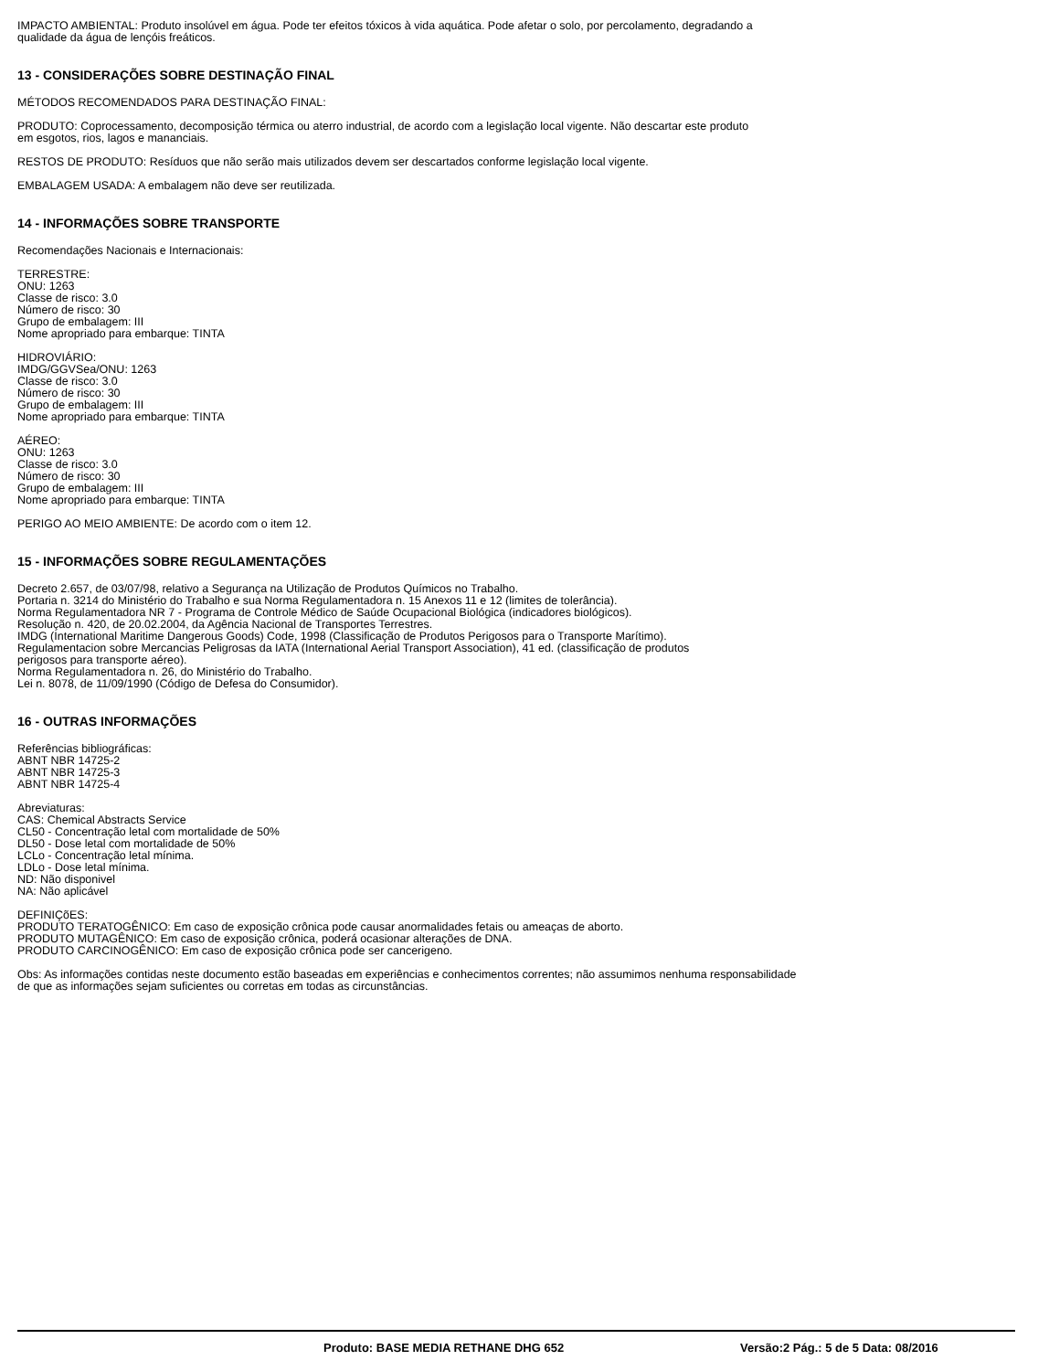IMPACTO AMBIENTAL: Produto insolúvel em água. Pode ter efeitos tóxicos à vida aquática. Pode afetar o solo, por percolamento, degradando a
qualidade da água de lençóis freáticos.
13 - CONSIDERAÇÕES SOBRE DESTINAÇÃO FINAL
MÉTODOS RECOMENDADOS PARA DESTINAÇÃO FINAL:
PRODUTO: Coprocessamento, decomposição térmica ou aterro industrial, de acordo com a legislação local vigente. Não descartar este produto
em esgotos, rios, lagos e mananciais.
RESTOS DE PRODUTO: Resíduos que não serão mais utilizados devem ser descartados conforme legislação local vigente.
EMBALAGEM USADA: A embalagem não deve ser reutilizada.
14 - INFORMAÇÕES SOBRE TRANSPORTE
Recomendações Nacionais e Internacionais:
TERRESTRE:
ONU: 1263
Classe de risco: 3.0
Número de risco: 30
Grupo de embalagem: III
Nome apropriado para embarque: TINTA
HIDROVIÁRIO:
IMDG/GGVSea/ONU: 1263
Classe de risco: 3.0
Número de risco: 30
Grupo de embalagem: III
Nome apropriado para embarque: TINTA
AÉREO:
ONU: 1263
Classe de risco: 3.0
Número de risco: 30
Grupo de embalagem: III
Nome apropriado para embarque: TINTA
PERIGO AO MEIO AMBIENTE: De acordo com o item 12.
15 - INFORMAÇÕES SOBRE REGULAMENTAÇÕES
Decreto 2.657, de 03/07/98, relativo a Segurança na Utilização de Produtos Químicos no Trabalho.
Portaria n. 3214 do Ministério do Trabalho e sua Norma Regulamentadora n. 15 Anexos 11 e 12 (limites de tolerância).
Norma Regulamentadora NR 7 - Programa de Controle Médico de Saúde Ocupacional Biológica (indicadores biológicos).
Resolução n. 420, de 20.02.2004, da Agência Nacional de Transportes Terrestres.
IMDG (International Maritime Dangerous Goods) Code, 1998 (Classificação de Produtos Perigosos para o Transporte Marítimo).
Regulamentacion sobre Mercancias Peligrosas da IATA (International Aerial Transport Association), 41 ed. (classificação de produtos
perigosos para transporte aéreo).
Norma Regulamentadora n. 26, do Ministério do Trabalho.
Lei n. 8078, de 11/09/1990 (Código de Defesa do Consumidor).
16 - OUTRAS INFORMAÇÕES
Referências bibliográficas:
ABNT NBR 14725-2
ABNT NBR 14725-3
ABNT NBR 14725-4
Abreviaturas:
CAS: Chemical Abstracts Service
CL50 - Concentração letal com mortalidade de 50%
DL50 - Dose letal com mortalidade de 50%
LCLo - Concentração letal mínima.
LDLo - Dose letal mínima.
ND: Não disponivel
NA: Não aplicável
DEFINIÇõES:
PRODUTO TERATOGÊNICO: Em caso de exposição crônica pode causar anormalidades fetais ou ameaças de aborto.
PRODUTO MUTAGÊNICO: Em caso de exposição crônica, poderá ocasionar alterações de DNA.
PRODUTO CARCINOGÊNICO: Em caso de exposição crônica pode ser cancerigeno.
Obs: As informações contidas neste documento estão baseadas em experiências e conhecimentos correntes; não assumimos nenhuma responsabilidade
de que as informações sejam suficientes ou corretas em todas as circunstâncias.
Produto: BASE MEDIA RETHANE DHG 652 Versão:2 Pág.: 5 de 5 Data: 08/2016